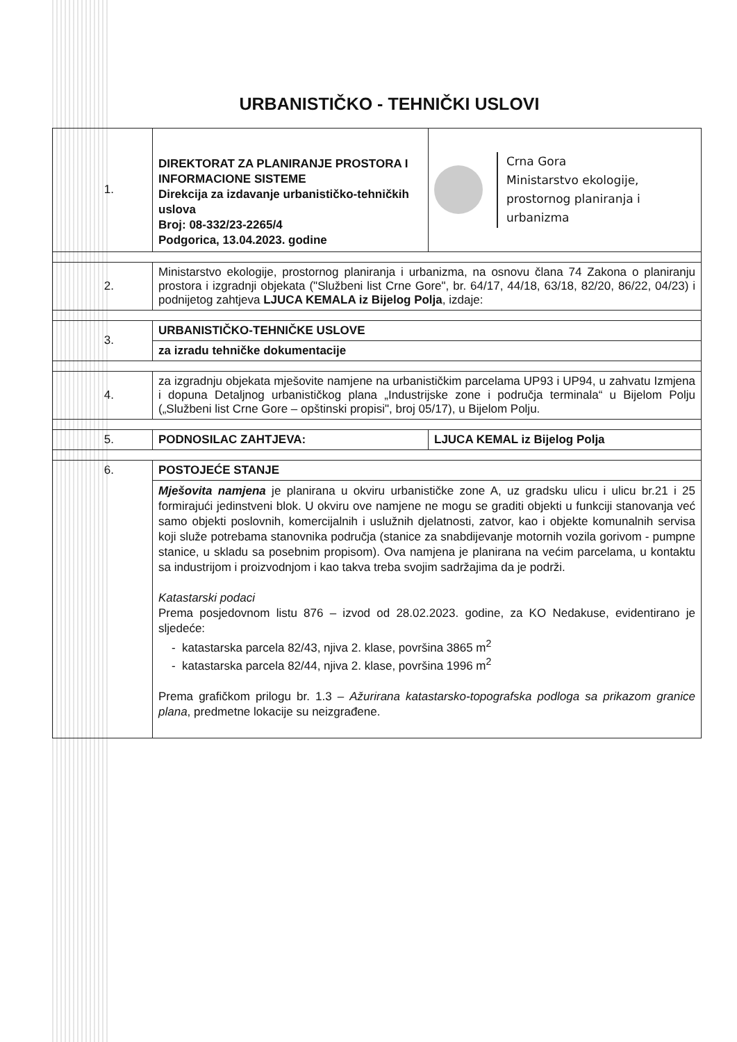URBANISTIČKO - TEHNIČKI USLOVI
| 1. | DIREKTORAT ZA PLANIRANJE PROSTORA I INFORMACIONE SISTEME Direkcija za izdavanje urbanističko-tehničkih uslova Broj: 08-332/23-2265/4 Podgorica, 13.04.2023. godine | Crna Gora Ministarstvo ekologije, prostornog planiranja i urbanizma |
| 2. | Ministarstvo ekologije, prostornog planiranja i urbanizma, na osnovu člana 74 Zakona o planiranju prostora i izgradnji objekata ("Službeni list Crne Gore", br. 64/17, 44/18, 63/18, 82/20, 86/22, 04/23) i podnijetog zahtjeva LJUCA KEMALA iz Bijelog Polja , izdaje: | |
| 3. | URBANISTIČKO-TEHNIČKE USLOVE | |
| | za izradu tehničke dokumentacije | |
| 4. | za izgradnju objekata mješovite namjene na urbanističkim parcelama UP93 i UP94, u zahvatu Izmjena i dopuna Detaljnog urbanističkog plana „Industrijske zone i područja terminala“ u Bijelom Polju („Službeni list Crne Gore – opštinski propisi", broj 05/17), u Bijelom Polju. | |
| 5. | PODNOSILAC ZAHTJEVA: | LJUCA KEMAL iz Bijelog Polja |
| 6. | POSTOJEĆE STANJE | |
| | Mješovita namjena je planirana u okviru urbanističke zone A, uz gradsku ulicu i ulicu br.21 i 25 formirajući jedinstveni blok. U okviru ove namjene ne mogu se graditi objekti u funkciji stanovanja već samo objekti poslovnih, komercijalnih i uslužnih djelatnosti, zatvor, kao i objekte komunalnih servisa koji služe potrebama stanovnika područja (stanice za snabdijevanje motornih vozila gorivom - pumpne stanice, u skladu sa posebnim propisom). Ova namjena je planirana na većim parcelama, u kontaktu sa industrijom i proizvodnjom i kao takva treba svojim sadržajima da je podrži. Katastarski podaci Prema posjedovnom listu 876 – izvod od 28.02.2023. godine, za KO Nedakuse, evidentirano je sljedeće: - katastarska parcela 82/43, njiva 2. klase, površina 3865 m<sup>2</sup> - katastarska parcela 82/44, njiva 2. klase, površina 1996 m<sup>2</sup> Prema grafičkom prilogu br. 1.3 – Ažurirana katastarsko-topografska podloga sa prikazom granice plana , predmetne lokacije su neizgrađene. | |